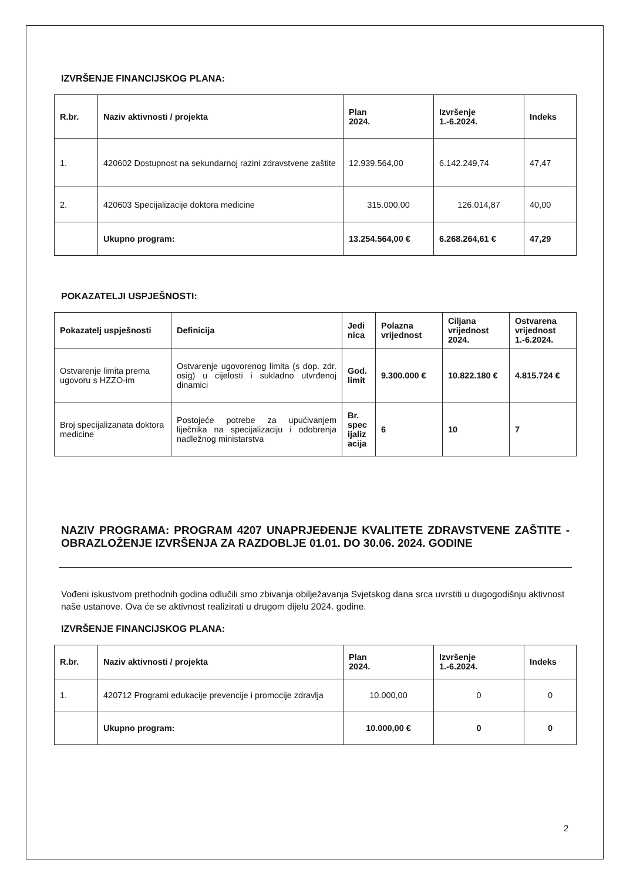IZVRŠENJE FINANCIJSKOG PLANA:
| R.br. | Naziv aktivnosti / projekta | Plan 2024. | Izvršenje 1.-6.2024. | Indeks |
| --- | --- | --- | --- | --- |
| 1. | 420602 Dostupnost na sekundarnoj razini zdravstvene zaštite | 12.939.564,00 | 6.142.249,74 | 47,47 |
| 2. | 420603 Specijalizacije doktora medicine | 315.000,00 | 126.014,87 | 40,00 |
| | Ukupno program: | 13.254.564,00 € | 6.268.264,61 € | 47,29 |
POKAZATELJI USPJEŠNOSTI:
| Pokazatelj uspješnosti | Definicija | Jedi nica | Polazna vrijednost | Ciljana vrijednost 2024. | Ostvarena vrijednost 1.-6.2024. |
| --- | --- | --- | --- | --- | --- |
| Ostvarenje limita prema ugovoru s HZZO-im | Ostvarenje ugovorenog limita (s dop. zdr. osig) u cijelosti i sukladno utvrđenoj dinamici | God. limit | 9.300.000 € | 10.822.180 € | 4.815.724 € |
| Broj specijalizanata doktora medicine | Postojeće potrebe za upućivanjem liječnika na specijalizaciju i odobrenja nadležnog ministarstva | Br. spec ijaliz acija | 6 | 10 | 7 |
NAZIV PROGRAMA: PROGRAM 4207 UNAPRJEĐENJE KVALITETE ZDRAVSTVENE ZAŠTITE - OBRAZLOŽENJE IZVRŠENJA ZA RAZDOBLJE 01.01. DO 30.06. 2024. GODINE
Vođeni iskustvom prethodnih godina odlučili smo zbivanja obilježavanja Svjetskog dana srca uvrstiti u dugogodišnju aktivnost naše ustanove. Ova će se aktivnost realizirati u drugom dijelu 2024. godine.
IZVRŠENJE FINANCIJSKOG PLANA:
| R.br. | Naziv aktivnosti / projekta | Plan 2024. | Izvršenje 1.-6.2024. | Indeks |
| --- | --- | --- | --- | --- |
| 1. | 420712 Programi edukacije prevencije i promocije zdravlja | 10.000,00 | 0 | 0 |
| | Ukupno program: | 10.000,00 € | 0 | 0 |
2